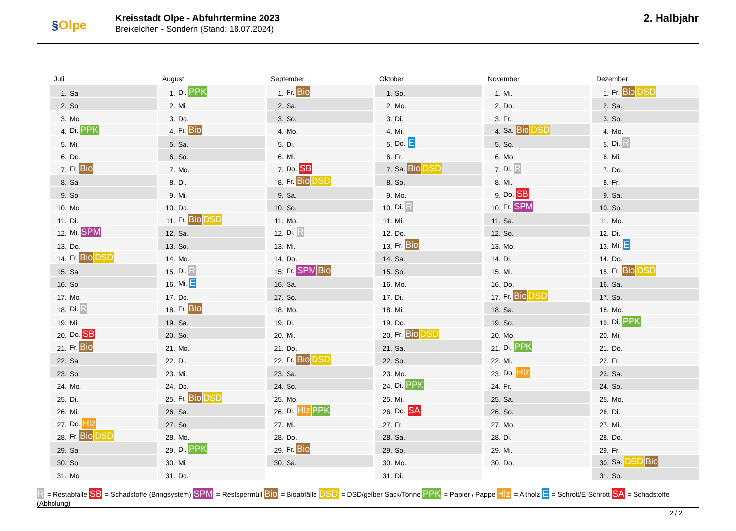§Olpe
Kreisstadt Olpe - Abfuhrtermine 2023
Breikelchen - Sondern (Stand: 18.07.2024)
2. Halbjahr
Juli
| 1. | Sa. |
| 2. | So. |
| 3. | Mo. |
| 4. | Di. PPK |
| 5. | Mi. |
| 6. | Do. |
| 7. | Fr. Bio |
| 8. | Sa. |
| 9. | So. |
| 10. | Mo. |
| 11. | Di. |
| 12. | Mi. SPM |
| 13. | Do. |
| 14. | Fr. Bio DSD |
| 15. | Sa. |
| 16. | So. |
| 17. | Mo. |
| 18. | Di. R |
| 19. | Mi. |
| 20. | Do. SB |
| 21. | Fr. Bio |
| 22. | Sa. |
| 23. | So. |
| 24. | Mo. |
| 25. | Di. |
| 26. | Mi. |
| 27. | Do. Hlz |
| 28. | Fr. Bio DSD |
| 29. | Sa. |
| 30. | So. |
| 31. | Mo. |
August
| 1. | Di. PPK |
| 2. | Mi. |
| 3. | Do. |
| 4. | Fr. Bio |
| 5. | Sa. |
| 6. | So. |
| 7. | Mo. |
| 8. | Di. |
| 9. | Mi. |
| 10. | Do. |
| 11. | Fr. Bio DSD |
| 12. | Sa. |
| 13. | So. |
| 14. | Mo. |
| 15. | Di. R |
| 16. | Mi. E |
| 17. | Do. |
| 18. | Fr. Bio |
| 19. | Sa. |
| 20. | So. |
| 21. | Mo. |
| 22. | Di. |
| 23. | Mi. |
| 24. | Do. |
| 25. | Fr. Bio DSD |
| 26. | Sa. |
| 27. | So. |
| 28. | Mo. |
| 29. | Di. PPK |
| 30. | Mi. |
| 31. | Do. |
September
| 1. | Fr. Bio |
| 2. | Sa. |
| 3. | So. |
| 4. | Mo. |
| 5. | Di. |
| 6. | Mi. |
| 7. | Do. SB |
| 8. | Fr. Bio DSD |
| 9. | Sa. |
| 10. | So. |
| 11. | Mo. |
| 12. | Di. R |
| 13. | Mi. |
| 14. | Do. |
| 15. | Fr. SPM Bio |
| 16. | Sa. |
| 17. | So. |
| 18. | Mo. |
| 19. | Di. |
| 20. | Mi. |
| 21. | Do. |
| 22. | Fr. Bio DSD |
| 23. | Sa. |
| 24. | So. |
| 25. | Mo. |
| 26. | Di. Hlz PPK |
| 27. | Mi. |
| 28. | Do. |
| 29. | Fr. Bio |
| 30. | Sa. |
Oktober
| 1. | So. |
| 2. | Mo. |
| 3. | Di. |
| 4. | Mi. |
| 5. | Do. E |
| 6. | Fr. |
| 7. | Sa. Bio DSD |
| 8. | So. |
| 9. | Mo. |
| 10. | Di. R |
| 11. | Mi. |
| 12. | Do. |
| 13. | Fr. Bio |
| 14. | Sa. |
| 15. | So. |
| 16. | Mo. |
| 17. | Di. |
| 18. | Mi. |
| 19. | Do. |
| 20. | Fr. Bio DSD |
| 21. | Sa. |
| 22. | So. |
| 23. | Mo. |
| 24. | Di. PPK |
| 25. | Mi. |
| 26. | Do. SA |
| 27. | Fr. |
| 28. | Sa. |
| 29. | So. |
| 30. | Mo. |
| 31. | Di. |
November
| 1. | Mi. |
| 2. | Do. |
| 3. | Fr. |
| 4. | Sa. Bio DSD |
| 5. | So. |
| 6. | Mo. |
| 7. | Di. R |
| 8. | Mi. |
| 9. | Do. SB |
| 10. | Fr. SPM |
| 11. | Sa. |
| 12. | So. |
| 13. | Mo. |
| 14. | Di. |
| 15. | Mi. |
| 16. | Do. |
| 17. | Fr. Bio DSD |
| 18. | Sa. |
| 19. | So. |
| 20. | Mo. |
| 21. | Di. PPK |
| 22. | Mi. |
| 23. | Do. Hlz |
| 24. | Fr. |
| 25. | Sa. |
| 26. | So. |
| 27. | Mo. |
| 28. | Di. |
| 29. | Mi. |
| 30. | Do. |
Dezember
| 1. | Fr. Bio DSD |
| 2. | Sa. |
| 3. | So. |
| 4. | Mo. |
| 5. | Di. R |
| 6. | Mi. |
| 7. | Do. |
| 8. | Fr. |
| 9. | Sa. |
| 10. | So. |
| 11. | Mo. |
| 12. | Di. |
| 13. | Mi. E |
| 14. | Do. |
| 15. | Fr. Bio DSD |
| 16. | Sa. |
| 17. | So. |
| 18. | Mo. |
| 19. | Di. PPK |
| 20. | Mi. |
| 21. | Do. |
| 22. | Fr. |
| 23. | Sa. |
| 24. | So. |
| 25. | Mo. |
| 26. | Di. |
| 27. | Mi. |
| 28. | Do. |
| 29. | Fr. |
| 30. | Sa. DSD Bio |
| 31. | So. |
R = Restabfälle SB = Schadstoffe (Bringsystem) SPM = Restspermüll Bio = Bioabfälle DSD = DSD/gelber Sack/Tonne PPK = Papier / Pappe Hlz = Altholz E = Schrott/E-Schrott SA = Schadstoffe (Abholung)
2 / 2